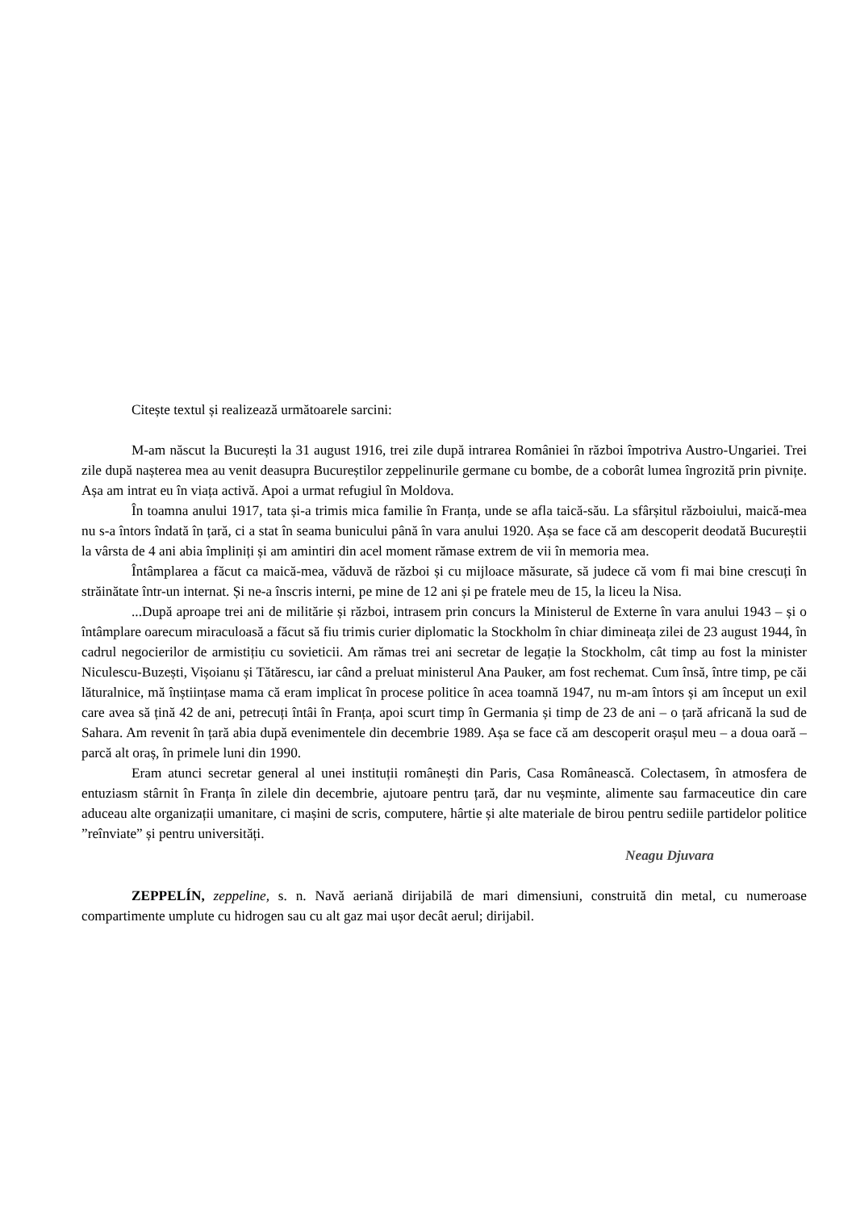Citește textul și realizează următoarele sarcini:
M-am născut la București la 31 august 1916, trei zile după intrarea României în război împotriva Austro-Ungariei. Trei zile după nașterea mea au venit deasupra Bucureștilor zeppelinurile germane cu bombe, de a coborât lumea îngrozită prin pivnițe. Așa am intrat eu în viața activă. Apoi a urmat refugiul în Moldova.
În toamna anului 1917, tata și-a trimis mica familie în Franța, unde se afla taică-său. La sfârșitul războiului, maică-mea nu s-a întors îndată în țară, ci a stat în seama bunicului până în vara anului 1920. Așa se face că am descoperit deodată Bucureștii la vârsta de 4 ani abia împliniți și am amintiri din acel moment rămase extrem de vii în memoria mea.
Întâmplarea a făcut ca maică-mea, văduvă de război și cu mijloace măsurate, să judece că vom fi mai bine crescuți în străinătate într-un internat. Și ne-a înscris interni, pe mine de 12 ani și pe fratele meu de 15, la liceu la Nisa.
...După aproape trei ani de militărie și război, intrasem prin concurs la Ministerul de Externe în vara anului 1943 – și o întâmplare oarecum miraculoasă a făcut să fiu trimis curier diplomatic la Stockholm în chiar dimineața zilei de 23 august 1944, în cadrul negocierilor de armistițiu cu sovieticii. Am rămas trei ani secretar de legație la Stockholm, cât timp au fost la minister Niculescu-Buzești, Vișoianu și Tătărescu, iar când a preluat ministerul Ana Pauker, am fost rechemat. Cum însă, între timp, pe căi lăturalnice, mă înștiințase mama că eram implicat în procese politice în acea toamnă 1947, nu m-am întors și am început un exil care avea să țină 42 de ani, petrecuți întâi în Franța, apoi scurt timp în Germania și timp de 23 de ani – o țară africană la sud de Sahara. Am revenit în țară abia după evenimentele din decembrie 1989. Așa se face că am descoperit orașul meu – a doua oară – parcă alt oraș, în primele luni din 1990.
Eram atunci secretar general al unei instituții românești din Paris, Casa Românească. Colectasem, în atmosfera de entuziasm stârnit în Franța în zilele din decembrie, ajutoare pentru țară, dar nu veșminte, alimente sau farmaceutice din care aduceau alte organizații umanitare, ci mașini de scris, computere, hârtie și alte materiale de birou pentru sediile partidelor politice ”reînviate” și pentru universități.
Neagu Djuvara
ZEPPELÍN, zeppeline, s. n. Navă aeriană dirijabilă de mari dimensiuni, construită din metal, cu numeroase compartimente umplute cu hidrogen sau cu alt gaz mai ușor decât aerul; dirijabil.